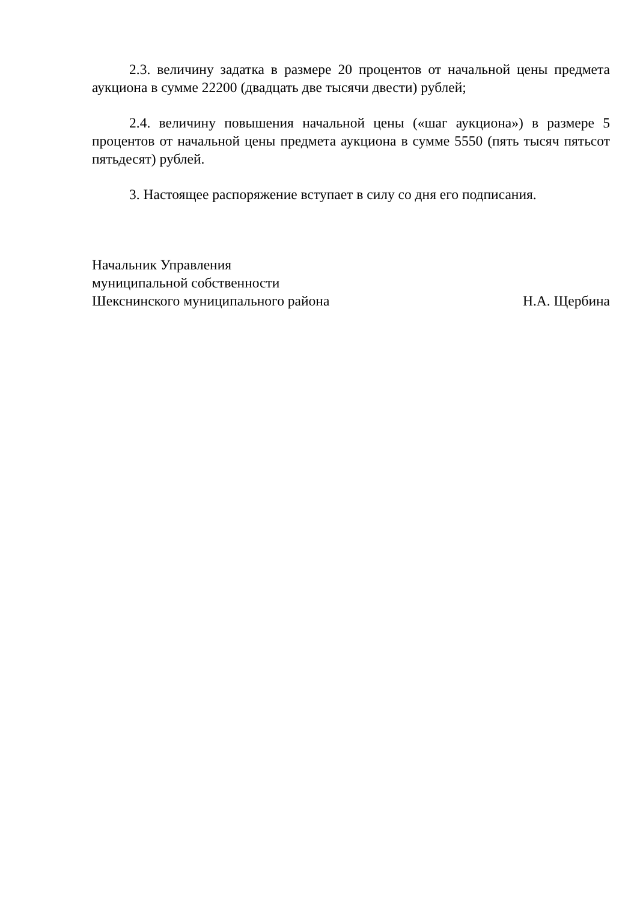2.3. величину задатка в размере 20 процентов от начальной цены предмета аукциона в сумме 22200 (двадцать две тысячи двести) рублей;
2.4. величину повышения начальной цены («шаг аукциона») в размере 5 процентов от начальной цены предмета аукциона в сумме 5550 (пять тысяч пятьсот пятьдесят) рублей.
3. Настоящее распоряжение вступает в силу со дня его подписания.
Начальник Управления
муниципальной собственности
Шекснинского муниципального района Н.А. Щербина